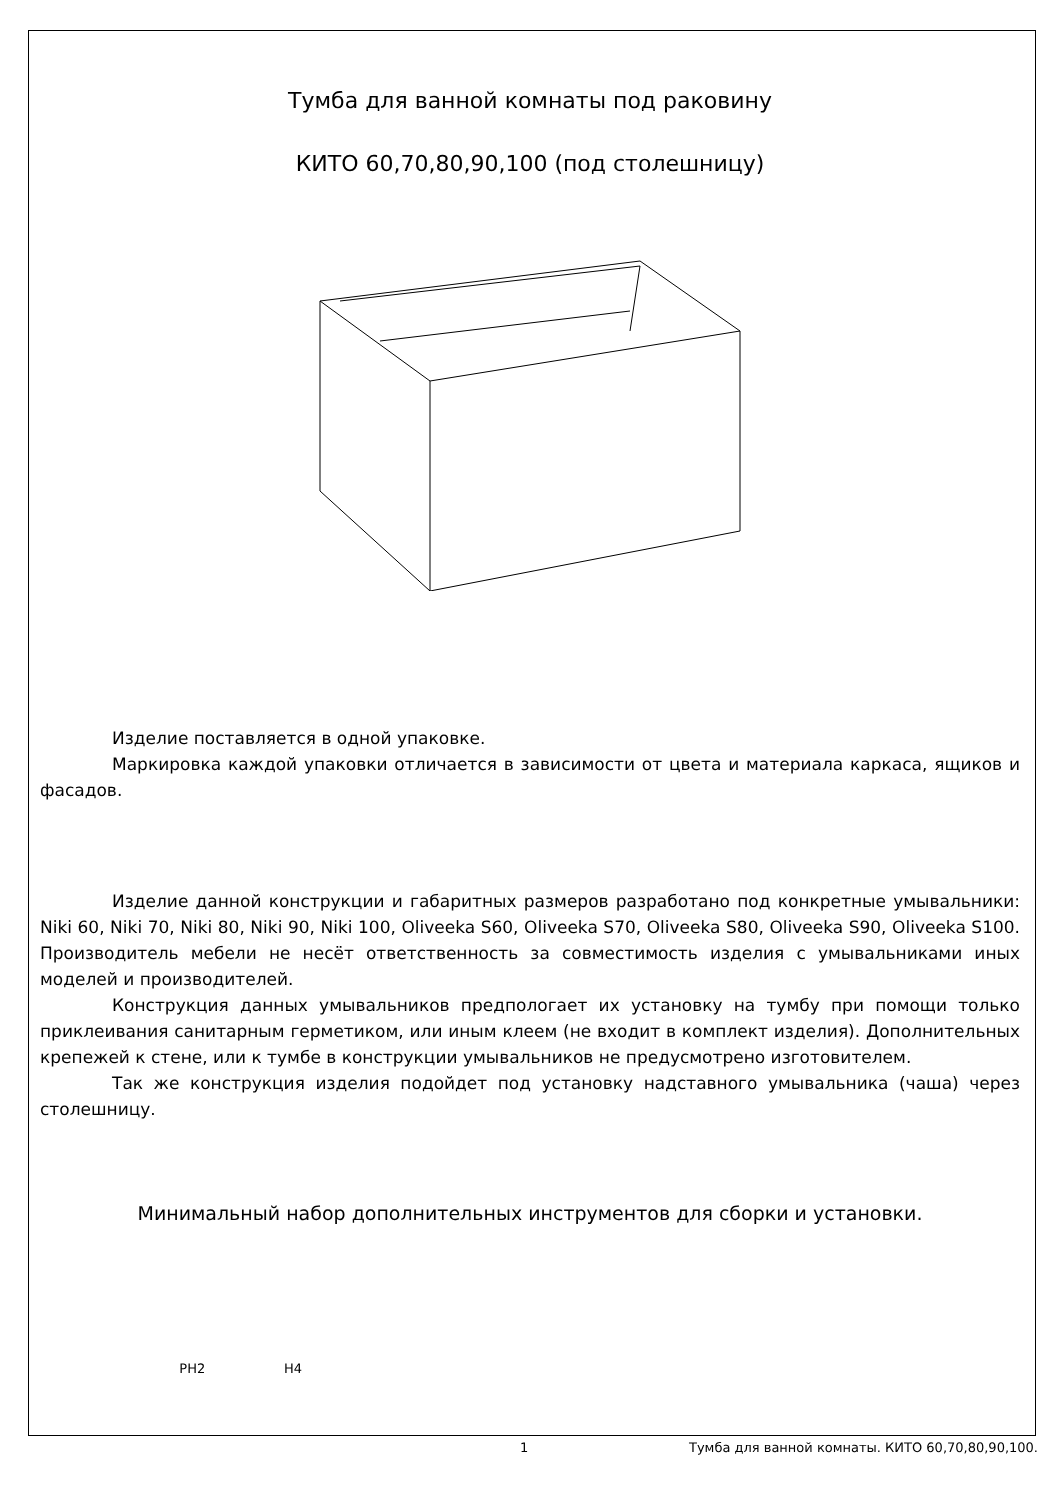Тумба для ванной комнаты под раковину
КИТО 60,70,80,90,100 (под столешницу)
Изделие поставляется в одной упаковке.
Маркировка каждой упаковки отличается в зависимости от цвета и материала каркаса, ящиков и фасадов.
Изделие данной конструкции и габаритных размеров разработано под конкретные умывальники: Niki 60, Niki 70, Niki 80, Niki 90, Niki 100, Oliveeka S60, Oliveeka S70, Oliveeka S80, Oliveeka S90, Oliveeka S100. Производитель мебели не несёт ответственность за совместимость изделия с умывальниками иных моделей и производителей.
Конструкция данных умывальников предпологает их установку на тумбу при помощи только приклеивания санитарным герметиком, или иным клеем (не входит в комплект изделия). Дополнительных крепежей к стене, или к тумбе в конструкции умывальников не предусмотрено изготовителем.
Так же конструкция изделия подойдет под установку надставного умывальника (чаша) через столешницу.
Минимальный набор дополнительных инструментов для сборки и установки.
PH2 H4
1 Тумба для ванной комнаты. КИТО 60,70,80,90,100.